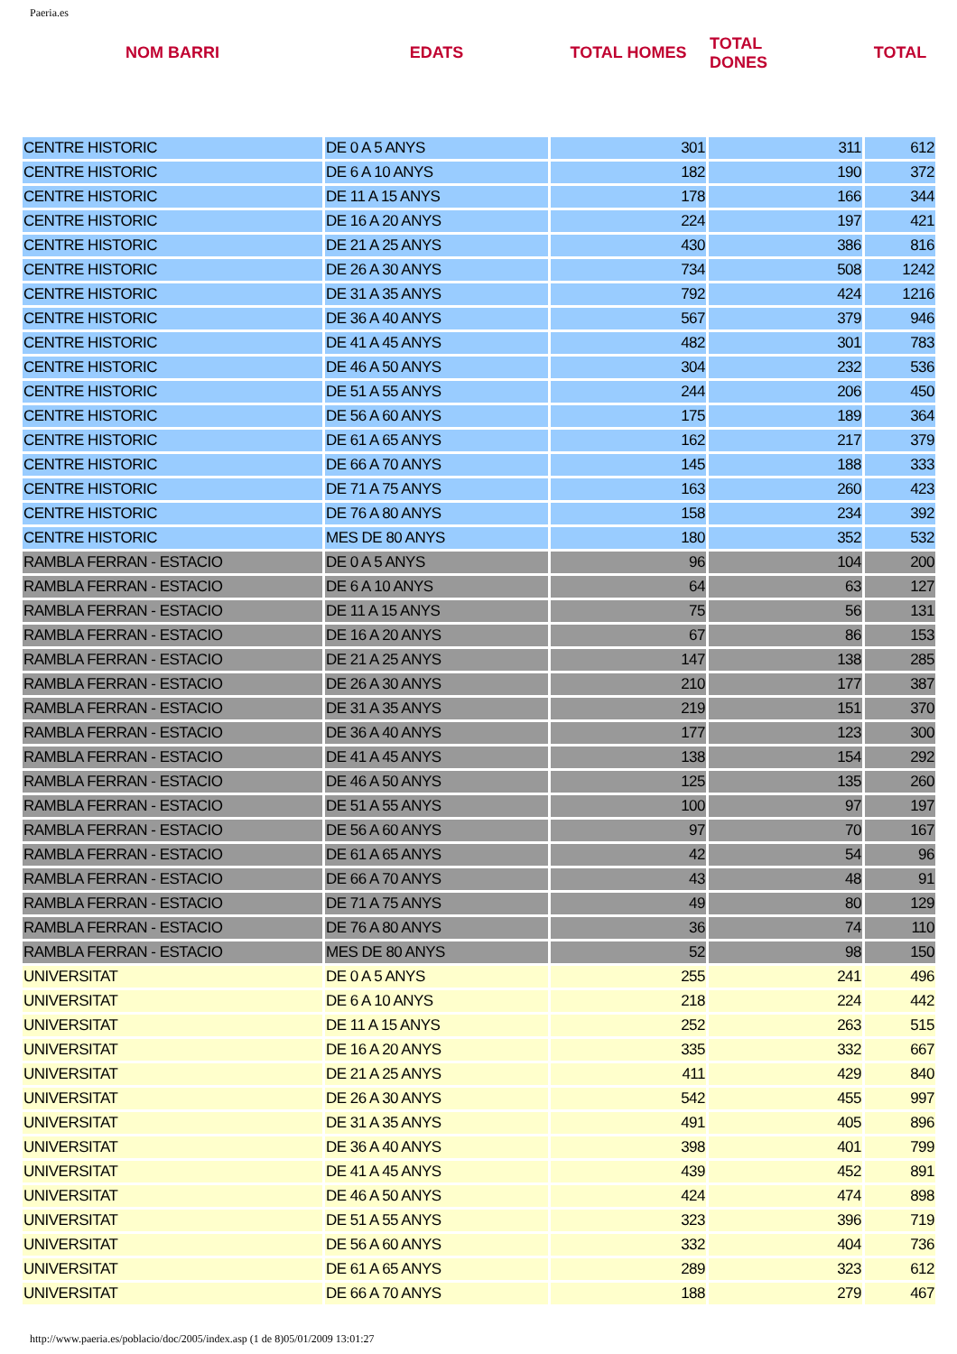Paeria.es
| NOM BARRI | EDATS | TOTAL HOMES | TOTAL DONES | TOTAL |
| --- | --- | --- | --- | --- |
| CENTRE HISTORIC | DE 0 A 5 ANYS | 301 | 311 | 612 |
| CENTRE HISTORIC | DE 6 A 10 ANYS | 182 | 190 | 372 |
| CENTRE HISTORIC | DE 11 A 15 ANYS | 178 | 166 | 344 |
| CENTRE HISTORIC | DE 16 A 20 ANYS | 224 | 197 | 421 |
| CENTRE HISTORIC | DE 21 A 25 ANYS | 430 | 386 | 816 |
| CENTRE HISTORIC | DE 26 A 30 ANYS | 734 | 508 | 1242 |
| CENTRE HISTORIC | DE 31 A 35 ANYS | 792 | 424 | 1216 |
| CENTRE HISTORIC | DE 36 A 40 ANYS | 567 | 379 | 946 |
| CENTRE HISTORIC | DE 41 A 45 ANYS | 482 | 301 | 783 |
| CENTRE HISTORIC | DE 46 A 50 ANYS | 304 | 232 | 536 |
| CENTRE HISTORIC | DE 51 A 55 ANYS | 244 | 206 | 450 |
| CENTRE HISTORIC | DE 56 A 60 ANYS | 175 | 189 | 364 |
| CENTRE HISTORIC | DE 61 A 65 ANYS | 162 | 217 | 379 |
| CENTRE HISTORIC | DE 66 A 70 ANYS | 145 | 188 | 333 |
| CENTRE HISTORIC | DE 71 A 75 ANYS | 163 | 260 | 423 |
| CENTRE HISTORIC | DE 76 A 80 ANYS | 158 | 234 | 392 |
| CENTRE HISTORIC | MES DE 80 ANYS | 180 | 352 | 532 |
| RAMBLA FERRAN - ESTACIO | DE 0 A 5 ANYS | 96 | 104 | 200 |
| RAMBLA FERRAN - ESTACIO | DE 6 A 10 ANYS | 64 | 63 | 127 |
| RAMBLA FERRAN - ESTACIO | DE 11 A 15 ANYS | 75 | 56 | 131 |
| RAMBLA FERRAN - ESTACIO | DE 16 A 20 ANYS | 67 | 86 | 153 |
| RAMBLA FERRAN - ESTACIO | DE 21 A 25 ANYS | 147 | 138 | 285 |
| RAMBLA FERRAN - ESTACIO | DE 26 A 30 ANYS | 210 | 177 | 387 |
| RAMBLA FERRAN - ESTACIO | DE 31 A 35 ANYS | 219 | 151 | 370 |
| RAMBLA FERRAN - ESTACIO | DE 36 A 40 ANYS | 177 | 123 | 300 |
| RAMBLA FERRAN - ESTACIO | DE 41 A 45 ANYS | 138 | 154 | 292 |
| RAMBLA FERRAN - ESTACIO | DE 46 A 50 ANYS | 125 | 135 | 260 |
| RAMBLA FERRAN - ESTACIO | DE 51 A 55 ANYS | 100 | 97 | 197 |
| RAMBLA FERRAN - ESTACIO | DE 56 A 60 ANYS | 97 | 70 | 167 |
| RAMBLA FERRAN - ESTACIO | DE 61 A 65 ANYS | 42 | 54 | 96 |
| RAMBLA FERRAN - ESTACIO | DE 66 A 70 ANYS | 43 | 48 | 91 |
| RAMBLA FERRAN - ESTACIO | DE 71 A 75 ANYS | 49 | 80 | 129 |
| RAMBLA FERRAN - ESTACIO | DE 76 A 80 ANYS | 36 | 74 | 110 |
| RAMBLA FERRAN - ESTACIO | MES DE 80 ANYS | 52 | 98 | 150 |
| UNIVERSITAT | DE 0 A 5 ANYS | 255 | 241 | 496 |
| UNIVERSITAT | DE 6 A 10 ANYS | 218 | 224 | 442 |
| UNIVERSITAT | DE 11 A 15 ANYS | 252 | 263 | 515 |
| UNIVERSITAT | DE 16 A 20 ANYS | 335 | 332 | 667 |
| UNIVERSITAT | DE 21 A 25 ANYS | 411 | 429 | 840 |
| UNIVERSITAT | DE 26 A 30 ANYS | 542 | 455 | 997 |
| UNIVERSITAT | DE 31 A 35 ANYS | 491 | 405 | 896 |
| UNIVERSITAT | DE 36 A 40 ANYS | 398 | 401 | 799 |
| UNIVERSITAT | DE 41 A 45 ANYS | 439 | 452 | 891 |
| UNIVERSITAT | DE 46 A 50 ANYS | 424 | 474 | 898 |
| UNIVERSITAT | DE 51 A 55 ANYS | 323 | 396 | 719 |
| UNIVERSITAT | DE 56 A 60 ANYS | 332 | 404 | 736 |
| UNIVERSITAT | DE 61 A 65 ANYS | 289 | 323 | 612 |
| UNIVERSITAT | DE 66 A 70 ANYS | 188 | 279 | 467 |
http://www.paeria.es/poblacio/doc/2005/index.asp (1 de 8)05/01/2009 13:01:27